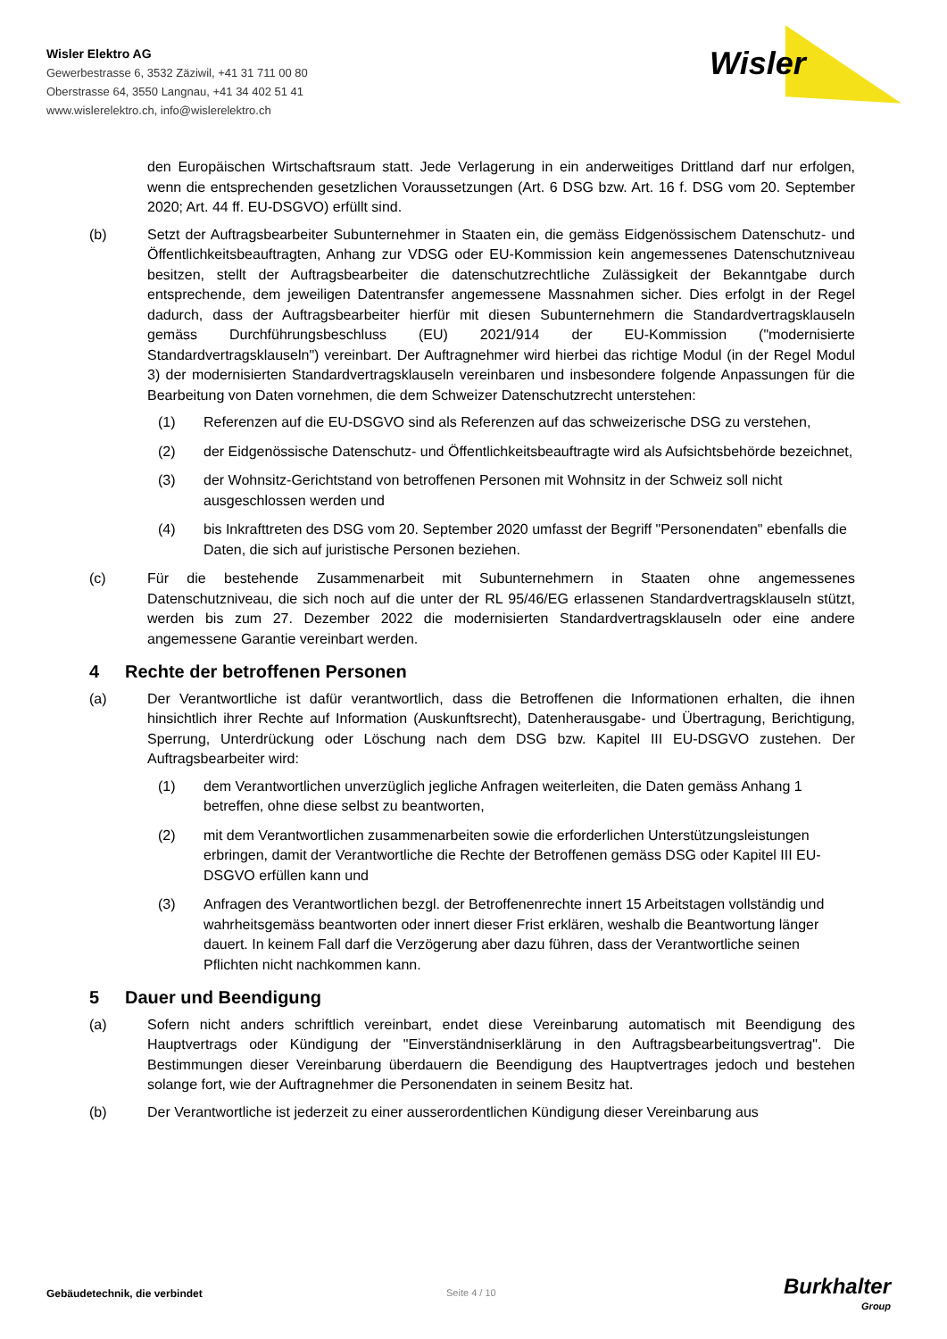Wisler Elektro AG
Gewerbestrasse 6, 3532 Zäziwil, +41 31 711 00 80
Oberstrasse 64, 3550 Langnau, +41 34 402 51 41
www.wislerelektro.ch, info@wislerelektro.ch
Wisler
den Europäischen Wirtschaftsraum statt. Jede Verlagerung in ein anderweitiges Drittland darf nur erfolgen, wenn die entsprechenden gesetzlichen Voraussetzungen (Art. 6 DSG bzw. Art. 16 f. DSG vom 20. September 2020; Art. 44 ff. EU-DSGVO) erfüllt sind.
(b) Setzt der Auftragsbearbeiter Subunternehmer in Staaten ein, die gemäss Eidgenössischem Datenschutz- und Öffentlichkeitsbeauftragten, Anhang zur VDSG oder EU-Kommission kein angemessenes Datenschutzniveau besitzen, stellt der Auftragsbearbeiter die datenschutzrechtliche Zulässigkeit der Bekanntgabe durch entsprechende, dem jeweiligen Datentransfer angemessene Massnahmen sicher. Dies erfolgt in der Regel dadurch, dass der Auftragsbearbeiter hierfür mit diesen Subunternehmern die Standardvertragsklauseln gemäss Durchführungsbeschluss (EU) 2021/914 der EU-Kommission ("modernisierte Standardvertragsklauseln") vereinbart. Der Auftragnehmer wird hierbei das richtige Modul (in der Regel Modul 3) der modernisierten Standardvertragsklauseln vereinbaren und insbesondere folgende Anpassungen für die Bearbeitung von Daten vornehmen, die dem Schweizer Datenschutzrecht unterstehen:
(1) Referenzen auf die EU-DSGVO sind als Referenzen auf das schweizerische DSG zu verstehen,
(2) der Eidgenössische Datenschutz- und Öffentlichkeitsbeauftragte wird als Aufsichtsbehörde bezeichnet,
(3) der Wohnsitz-Gerichtstand von betroffenen Personen mit Wohnsitz in der Schweiz soll nicht ausgeschlossen werden und
(4) bis Inkrafttreten des DSG vom 20. September 2020 umfasst der Begriff "Personendaten" ebenfalls die Daten, die sich auf juristische Personen beziehen.
(c) Für die bestehende Zusammenarbeit mit Subunternehmern in Staaten ohne angemessenes Datenschutzniveau, die sich noch auf die unter der RL 95/46/EG erlassenen Standardvertragsklauseln stützt, werden bis zum 27. Dezember 2022 die modernisierten Standardvertragsklauseln oder eine andere angemessene Garantie vereinbart werden.
4 Rechte der betroffenen Personen
(a) Der Verantwortliche ist dafür verantwortlich, dass die Betroffenen die Informationen erhalten, die ihnen hinsichtlich ihrer Rechte auf Information (Auskunftsrecht), Datenherausgabe- und Übertragung, Berichtigung, Sperrung, Unterdrückung oder Löschung nach dem DSG bzw. Kapitel III EU-DSGVO zustehen. Der Auftragsbearbeiter wird:
(1) dem Verantwortlichen unverzüglich jegliche Anfragen weiterleiten, die Daten gemäss Anhang 1 betreffen, ohne diese selbst zu beantworten,
(2) mit dem Verantwortlichen zusammenarbeiten sowie die erforderlichen Unterstützungsleistungen erbringen, damit der Verantwortliche die Rechte der Betroffenen gemäss DSG oder Kapitel III EU-DSGVO erfüllen kann und
(3) Anfragen des Verantwortlichen bezgl. der Betroffenenrechte innert 15 Arbeitstagen vollständig und wahrheitsgemäss beantworten oder innert dieser Frist erklären, weshalb die Beantwortung länger dauert. In keinem Fall darf die Verzögerung aber dazu führen, dass der Verantwortliche seinen Pflichten nicht nachkommen kann.
5 Dauer und Beendigung
(a) Sofern nicht anders schriftlich vereinbart, endet diese Vereinbarung automatisch mit Beendigung des Hauptvertrags oder Kündigung der "Einverständniserklärung in den Auftragsbearbeitungsvertrag". Die Bestimmungen dieser Vereinbarung überdauern die Beendigung des Hauptvertrages jedoch und bestehen solange fort, wie der Auftragnehmer die Personendaten in seinem Besitz hat.
(b) Der Verantwortliche ist jederzeit zu einer ausserordentlichen Kündigung dieser Vereinbarung aus
Gebäudetechnik, die verbindet Seite 4 / 10 Burkhalter
Group